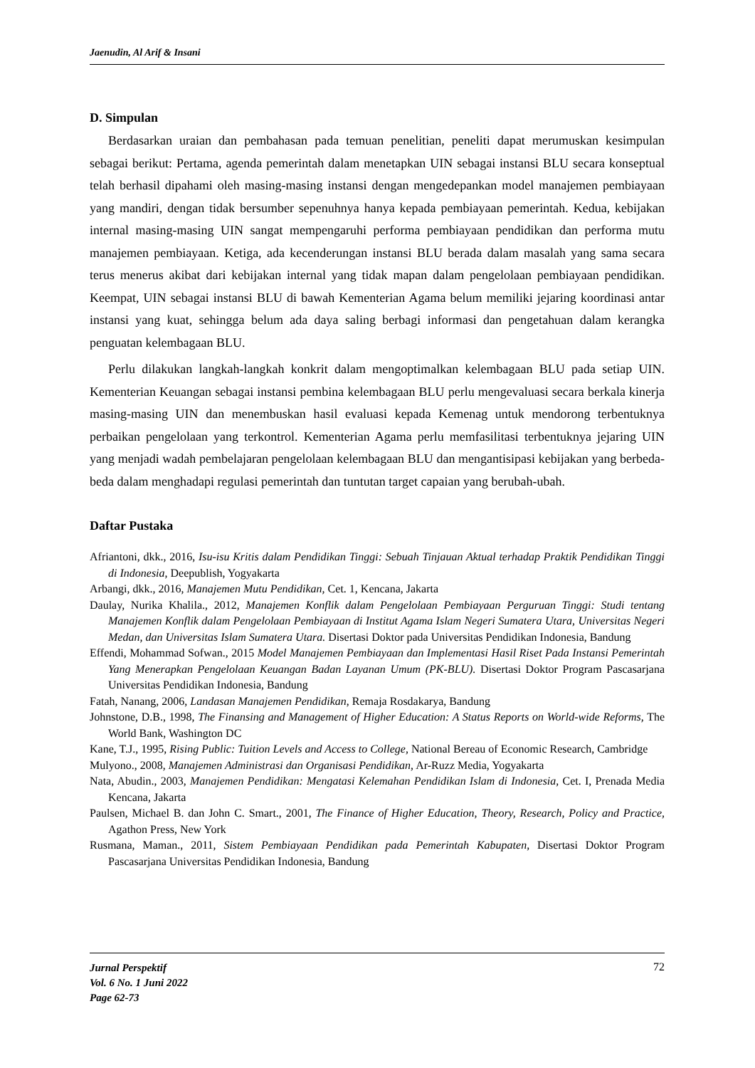Jaenudin, Al Arif & Insani
D. Simpulan
Berdasarkan uraian dan pembahasan pada temuan penelitian, peneliti dapat merumuskan kesimpulan sebagai berikut: Pertama, agenda pemerintah dalam menetapkan UIN sebagai instansi BLU secara konseptual telah berhasil dipahami oleh masing-masing instansi dengan mengedepankan model manajemen pembiayaan yang mandiri, dengan tidak bersumber sepenuhnya hanya kepada pembiayaan pemerintah. Kedua, kebijakan internal masing-masing UIN sangat mempengaruhi performa pembiayaan pendidikan dan performa mutu manajemen pembiayaan. Ketiga, ada kecenderungan instansi BLU berada dalam masalah yang sama secara terus menerus akibat dari kebijakan internal yang tidak mapan dalam pengelolaan pembiayaan pendidikan. Keempat, UIN sebagai instansi BLU di bawah Kementerian Agama belum memiliki jejaring koordinasi antar instansi yang kuat, sehingga belum ada daya saling berbagi informasi dan pengetahuan dalam kerangka penguatan kelembagaan BLU.
Perlu dilakukan langkah-langkah konkrit dalam mengoptimalkan kelembagaan BLU pada setiap UIN. Kementerian Keuangan sebagai instansi pembina kelembagaan BLU perlu mengevaluasi secara berkala kinerja masing-masing UIN dan menembuskan hasil evaluasi kepada Kemenag untuk mendorong terbentuknya perbaikan pengelolaan yang terkontrol. Kementerian Agama perlu memfasilitasi terbentuknya jejaring UIN yang menjadi wadah pembelajaran pengelolaan kelembagaan BLU dan mengantisipasi kebijakan yang berbeda-beda dalam menghadapi regulasi pemerintah dan tuntutan target capaian yang berubah-ubah.
Daftar Pustaka
Afriantoni, dkk., 2016, Isu-isu Kritis dalam Pendidikan Tinggi: Sebuah Tinjauan Aktual terhadap Praktik Pendidikan Tinggi di Indonesia, Deepublish, Yogyakarta
Arbangi, dkk., 2016, Manajemen Mutu Pendidikan, Cet. 1, Kencana, Jakarta
Daulay, Nurika Khalila., 2012, Manajemen Konflik dalam Pengelolaan Pembiayaan Perguruan Tinggi: Studi tentang Manajemen Konflik dalam Pengelolaan Pembiayaan di Institut Agama Islam Negeri Sumatera Utara, Universitas Negeri Medan, dan Universitas Islam Sumatera Utara. Disertasi Doktor pada Universitas Pendidikan Indonesia, Bandung
Effendi, Mohammad Sofwan., 2015 Model Manajemen Pembiayaan dan Implementasi Hasil Riset Pada Instansi Pemerintah Yang Menerapkan Pengelolaan Keuangan Badan Layanan Umum (PK-BLU). Disertasi Doktor Program Pascasarjana Universitas Pendidikan Indonesia, Bandung
Fatah, Nanang, 2006, Landasan Manajemen Pendidikan, Remaja Rosdakarya, Bandung
Johnstone, D.B., 1998, The Finansing and Management of Higher Education: A Status Reports on World-wide Reforms, The World Bank, Washington DC
Kane, T.J., 1995, Rising Public: Tuition Levels and Access to College, National Bereau of Economic Research, Cambridge
Mulyono., 2008, Manajemen Administrasi dan Organisasi Pendidikan, Ar-Ruzz Media, Yogyakarta
Nata, Abudin., 2003, Manajemen Pendidikan: Mengatasi Kelemahan Pendidikan Islam di Indonesia, Cet. I, Prenada Media Kencana, Jakarta
Paulsen, Michael B. dan John C. Smart., 2001, The Finance of Higher Education, Theory, Research, Policy and Practice, Agathon Press, New York
Rusmana, Maman., 2011, Sistem Pembiayaan Pendidikan pada Pemerintah Kabupaten, Disertasi Doktor Program Pascasarjana Universitas Pendidikan Indonesia, Bandung
Jurnal Perspektif
Vol. 6 No. 1 Juni 2022
Page 62-73
72